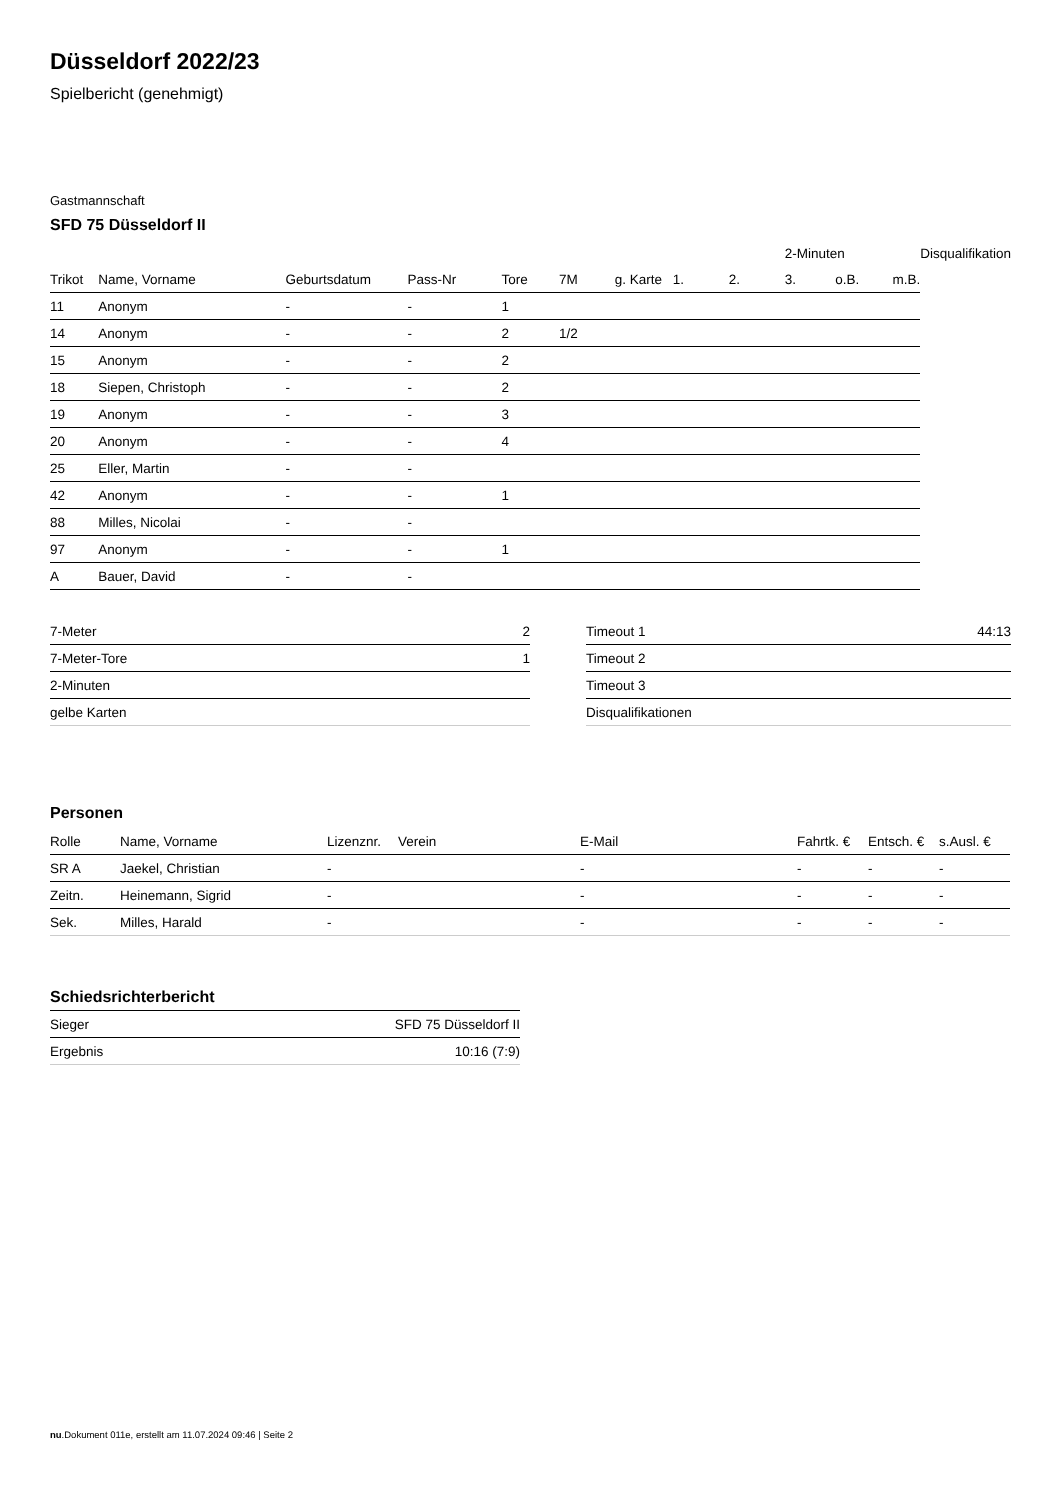Düsseldorf 2022/23
Spielbericht (genehmigt)
Gastmannschaft
SFD 75 Düsseldorf II
| | | | | | | | | | 2-Minuten | | | Disqualifikation |
| --- | --- | --- | --- | --- | --- | --- | --- | --- | --- | --- | --- | --- |
| Trikot | Name, Vorname | Geburtsdatum | Pass-Nr | Tore | 7M | g. Karte | 1. | 2. | 3. | o.B. | m.B. | |
| 11 | Anonym | - | - | 1 | | | | | | | | |
| 14 | Anonym | - | - | 2 | 1/2 | | | | | | | |
| 15 | Anonym | - | - | 2 | | | | | | | | |
| 18 | Siepen, Christoph | - | - | 2 | | | | | | | | |
| 19 | Anonym | - | - | 3 | | | | | | | | |
| 20 | Anonym | - | - | 4 | | | | | | | | |
| 25 | Eller, Martin | - | - | | | | | | | | | |
| 42 | Anonym | - | - | 1 | | | | | | | | |
| 88 | Milles, Nicolai | - | - | | | | | | | | | |
| 97 | Anonym | - | - | 1 | | | | | | | | |
| A | Bauer, David | - | - | | | | | | | | | |
| 7-Meter | 2 |
| 7-Meter-Tore | 1 |
| 2-Minuten | |
| gelbe Karten | |
| Timeout 1 | 44:13 |
| Timeout 2 | |
| Timeout 3 | |
| Disqualifikationen | |
Personen
| Rolle | Name, Vorname | Lizenznr. | Verein | E-Mail | Fahrtk. € | Entsch. € | s.Ausl. € |
| --- | --- | --- | --- | --- | --- | --- | --- |
| SR A | Jaekel, Christian | - | | - | - | - | - |
| Zeitn. | Heinemann, Sigrid | - | | - | - | - | - |
| Sek. | Milles, Harald | - | | - | - | - | - |
Schiedsrichterbericht
| Sieger | SFD 75 Düsseldorf II |
| Ergebnis | 10:16 (7:9) |
nu.Dokument 011e, erstellt am 11.07.2024 09:46 | Seite 2